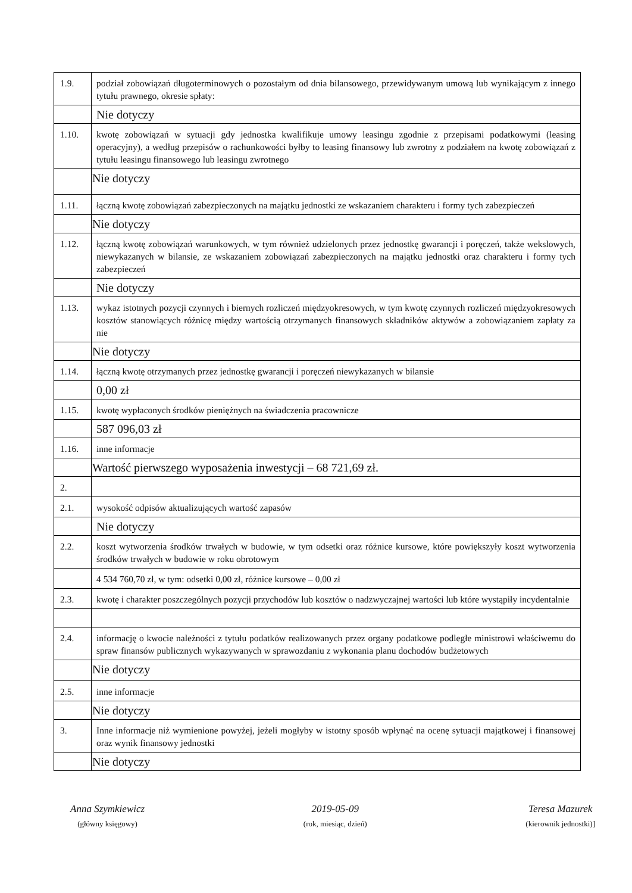| 1.9. | podział zobowiązań długoterminowych o pozostałym od dnia bilansowego, przewidywanym umową lub wynikającym z innego tytułu prawnego, okresie spłaty: |
| | Nie dotyczy |
| 1.10. | kwotę zobowiązań w sytuacji gdy jednostka kwalifikuje umowy leasingu zgodnie z przepisami podatkowymi (leasing operacyjny), a według przepisów o rachunkowości byłby to leasing finansowy lub zwrotny z podziałem na kwotę zobowiązań z tytułu leasingu finansowego lub leasingu zwrotnego |
| | Nie dotyczy |
| 1.11. | łączną kwotę zobowiązań zabezpieczonych na majątku jednostki ze wskazaniem charakteru i formy tych zabezpieczeń |
| | Nie dotyczy |
| 1.12. | łączną kwotę zobowiązań warunkowych, w tym również udzielonych przez jednostkę gwarancji i poręczeń, także wekslowych, niewykazanych w bilansie, ze wskazaniem zobowiązań zabezpieczonych na majątku jednostki oraz charakteru i formy tych zabezpieczeń |
| | Nie dotyczy |
| 1.13. | wykaz istotnych pozycji czynnych i biernych rozliczeń międzyokresowych, w tym kwotę czynnych rozliczeń międzyokresowych kosztów stanowiących różnicę między wartością otrzymanych finansowych składników aktywów a zobowiązaniem zapłaty za nie |
| | Nie dotyczy |
| 1.14. | łączną kwotę otrzymanych przez jednostkę gwarancji i poręczeń niewykazanych w bilansie |
| | 0,00 zł |
| 1.15. | kwotę wypłaconych środków pieniężnych na świadczenia pracownicze |
| | 587 096,03 zł |
| 1.16. | inne informacje |
| | Wartość pierwszego wyposażenia inwestycji – 68 721,69 zł. |
| 2. | |
| 2.1. | wysokość odpisów aktualizujących wartość zapasów |
| | Nie dotyczy |
| 2.2. | koszt wytworzenia środków trwałych w budowie, w tym odsetki oraz różnice kursowe, które powiększyły koszt wytworzenia środków trwałych w budowie w roku obrotowym |
| | 4 534 760,70 zł, w tym: odsetki 0,00 zł, różnice kursowe – 0,00 zł |
| 2.3. | kwotę i charakter poszczególnych pozycji przychodów lub kosztów o nadzwyczajnej wartości lub które wystąpiły incydentalnie |
| 2.4. | informację o kwocie należności z tytułu podatków realizowanych przez organy podatkowe podległe ministrowi właściwemu do spraw finansów publicznych wykazywanych w sprawozdaniu z wykonania planu dochodów budżetowych |
| | Nie dotyczy |
| 2.5. | inne informacje |
| | Nie dotyczy |
| 3. | Inne informacje niż wymienione powyżej, jeżeli mogłyby w istotny sposób wpłynąć na ocenę sytuacji majątkowej i finansowej oraz wynik finansowy jednostki |
| | Nie dotyczy |
Anna Szymkiewicz
(główny księgowy)
2019-05-09
(rok, miesiąc, dzień)
Teresa Mazurek
(kierownik jednostki)]